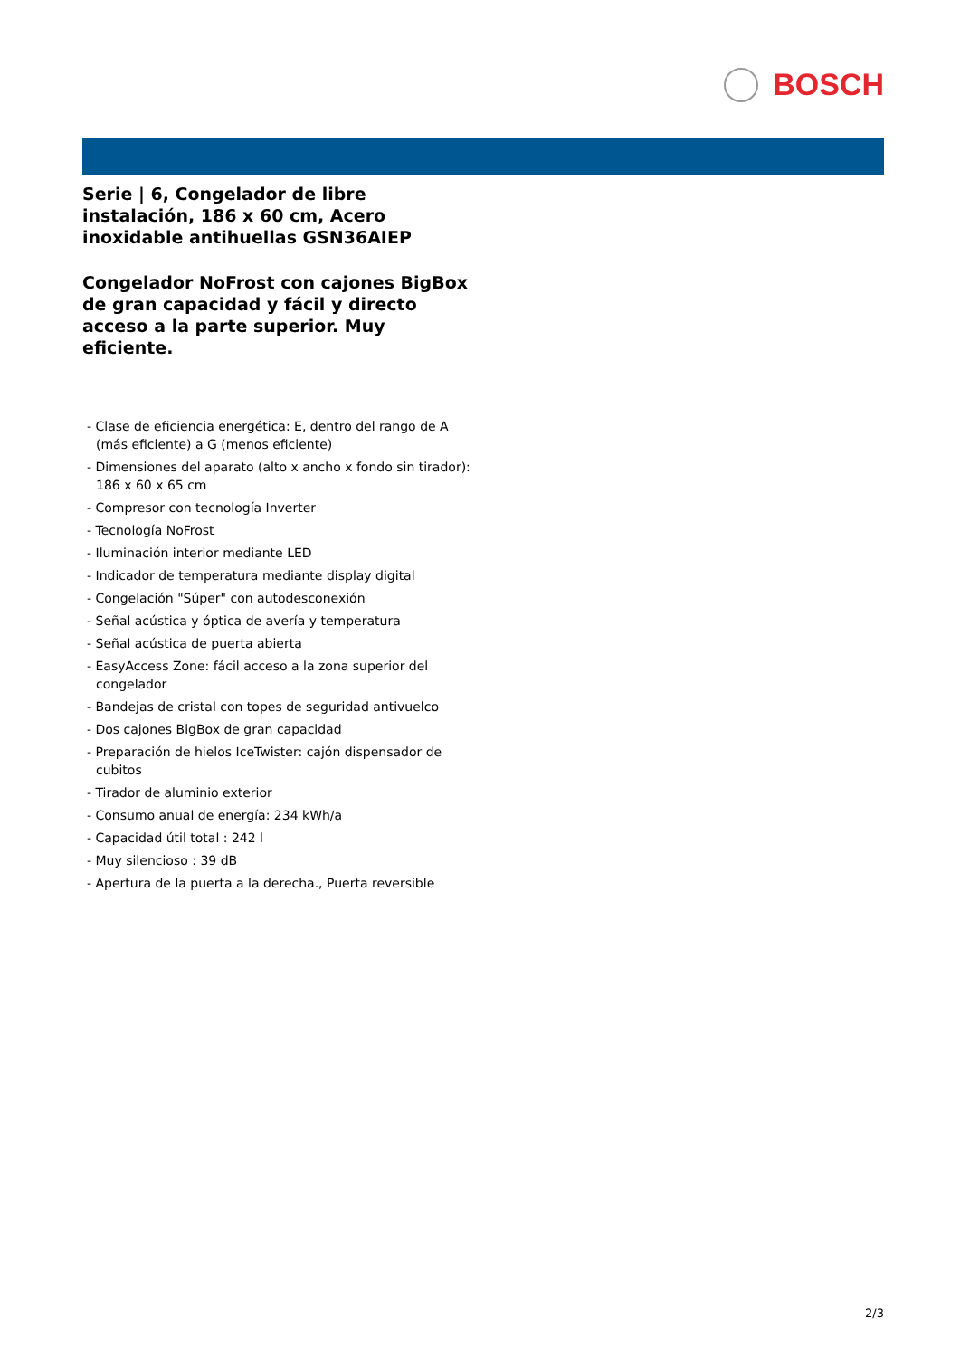BOSCH
Serie | 6, Congelador de libre instalación, 186 x 60 cm, Acero inoxidable antihuellas GSN36AIEP
Congelador NoFrost con cajones BigBox de gran capacidad y fácil y directo acceso a la parte superior. Muy eficiente.
- Clase de eficiencia energética: E, dentro del rango de A (más eficiente) a G (menos eficiente)
- Dimensiones del aparato (alto x ancho x fondo sin tirador): 186 x 60 x 65 cm
- Compresor con tecnología Inverter
- Tecnología NoFrost
- Iluminación interior mediante LED
- Indicador de temperatura mediante display digital
- Congelación "Súper" con autodesconexión
- Señal acústica y óptica de avería y temperatura
- Señal acústica de puerta abierta
- EasyAccess Zone: fácil acceso a la zona superior del congelador
- Bandejas de cristal con topes de seguridad antivuelco
- Dos cajones BigBox de gran capacidad
- Preparación de hielos IceTwister: cajón dispensador de cubitos
- Tirador de aluminio exterior
- Consumo anual de energía: 234 kWh/a
- Capacidad útil total : 242 l
- Muy silencioso : 39 dB
- Apertura de la puerta a la derecha., Puerta reversible
2/3